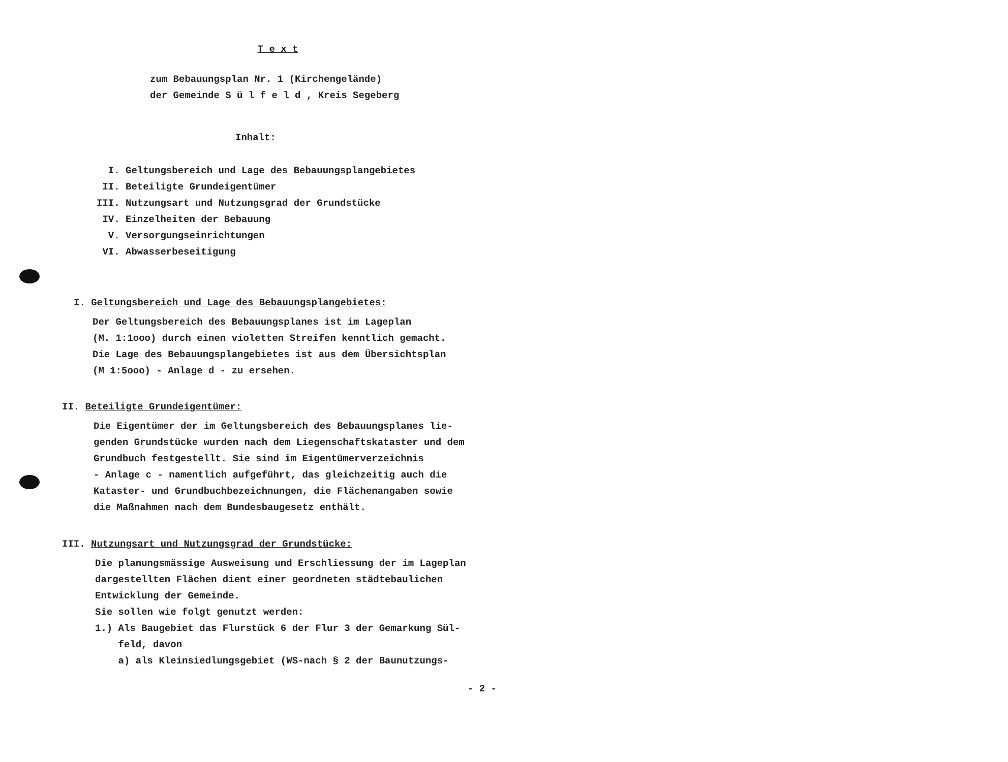T e x t
zum Bebauungsplan Nr. 1 (Kirchengelände)
der Gemeinde S ü l f e l d , Kreis Segeberg
Inhalt:
I. Geltungsbereich und Lage des Bebauungsplangebietes
II. Beteiligte Grundeigentümer
III. Nutzungsart und Nutzungsgrad der Grundstücke
IV. Einzelheiten der Bebauung
V. Versorgungseinrichtungen
VI. Abwasserbeseitigung
I. Geltungsbereich und Lage des Bebauungsplangebietes:
Der Geltungsbereich des Bebauungsplanes ist im Lageplan
(M. 1:1ooo) durch einen violetten Streifen kenntlich gemacht.
Die Lage des Bebauungsplangebietes ist aus dem Übersichtsplan
(M 1:5ooo) - Anlage d - zu ersehen.
II. Beteiligte Grundeigentümer:
Die Eigentümer der im Geltungsbereich des Bebauungsplanes lie-
genden Grundstücke wurden nach dem Liegenschaftskataster und dem
Grundbuch festgestellt. Sie sind im Eigentümerverzeichnis
- Anlage c - namentlich aufgeführt, das gleichzeitig auch die
Kataster- und Grundbuchbezeichnungen, die Flächenangaben sowie
die Maßnahmen nach dem Bundesbaugesetz enthält.
III. Nutzungsart und Nutzungsgrad der Grundstücke:
Die planungsmässige Ausweisung und Erschliessung der im Lageplan
dargestellten Flächen dient einer geordneten städtebaulichen
Entwicklung der Gemeinde.
Sie sollen wie folgt genutzt werden:
1.) Als Baugebiet das Flurstück 6 der Flur 3 der Gemarkung Sül-
feld, davon
a) als Kleinsiedlungsgebiet (WS-nach § 2 der Baunutzungs-
- 2 -